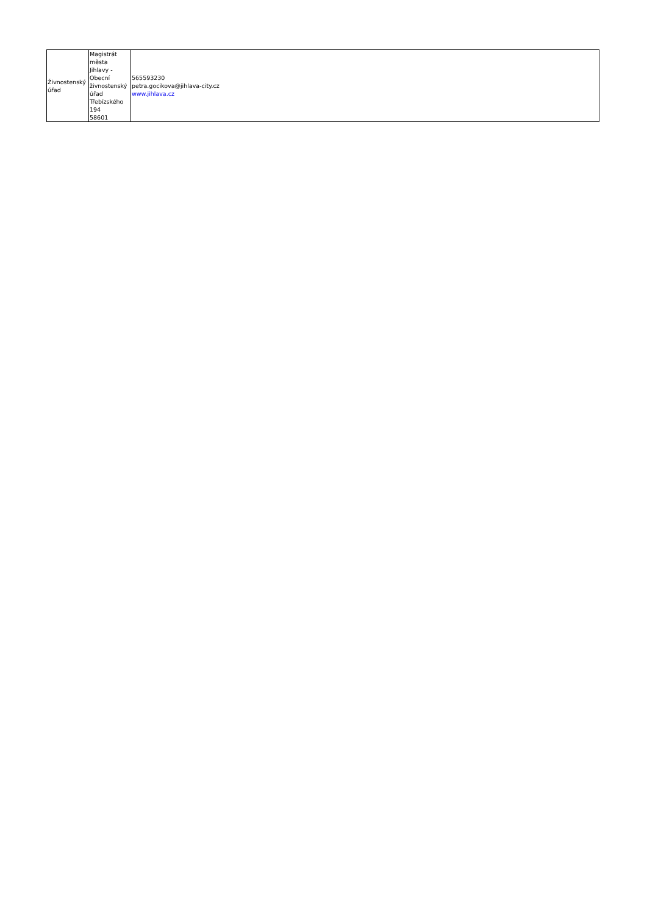| Živnostenský úřad | Magistrát města Jihlavy - Obecní živnostenský úřad Třebízského 194 58601 | 565593230 petra.gocikova@jihlava-city.cz www.jihlava.cz |